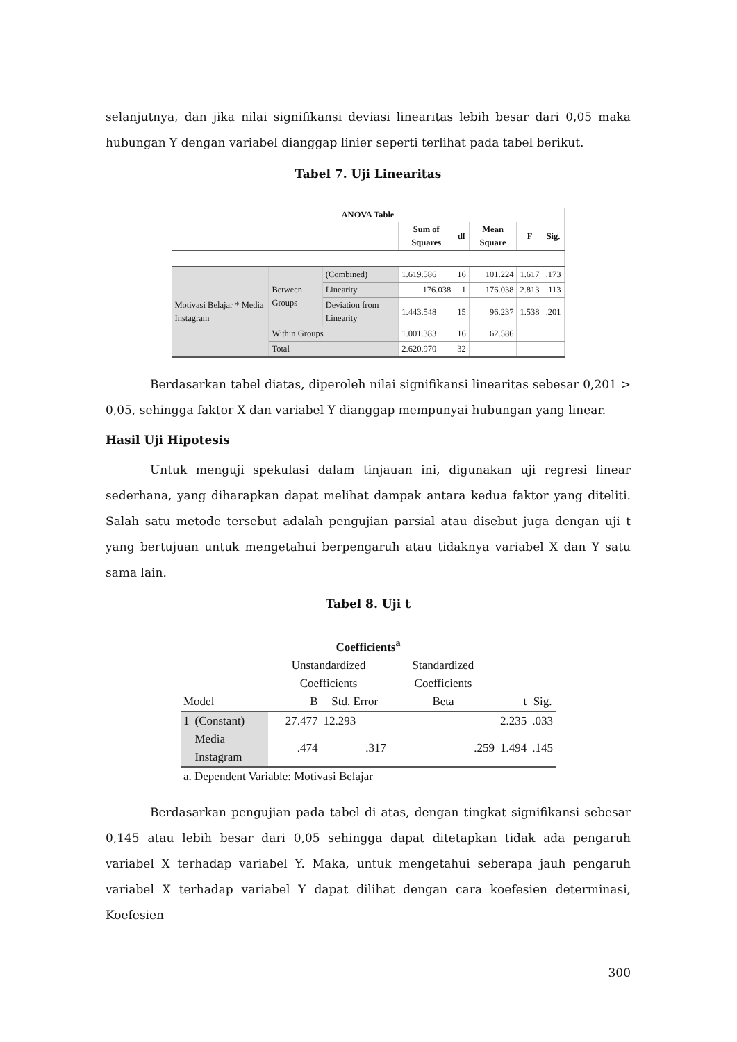selanjutnya, dan jika nilai signifikansi deviasi linearitas lebih besar dari 0,05 maka hubungan Y dengan variabel dianggap linier seperti terlihat pada tabel berikut.
Tabel 7. Uji Linearitas
| ANOVA Table | | | | | | | |
| --- | --- | --- | --- | --- | --- | --- | --- |
| | | | Sum of Squares | df | Mean Square | F | Sig. |
| Motivasi Belajar * Media Instagram | Between Groups | (Combined) | 1.619.586 | 16 | 101.224 | 1.617 | .173 |
| | | Linearity | 176.038 | 1 | 176.038 | 2.813 | .113 |
| | | Deviation from Linearity | 1.443.548 | 15 | 96.237 | 1.538 | .201 |
| | Within Groups | | 1.001.383 | 16 | 62.586 | | |
| | Total | | 2.620.970 | 32 | | | |
Berdasarkan tabel diatas, diperoleh nilai signifikansi linearitas sebesar 0,201 > 0,05, sehingga faktor X dan variabel Y dianggap mempunyai hubungan yang linear.
Hasil Uji Hipotesis
Untuk menguji spekulasi dalam tinjauan ini, digunakan uji regresi linear sederhana, yang diharapkan dapat melihat dampak antara kedua faktor yang diteliti. Salah satu metode tersebut adalah pengujian parsial atau disebut juga dengan uji t yang bertujuan untuk mengetahui berpengaruh atau tidaknya variabel X dan Y satu sama lain.
Tabel 8. Uji t
| Coefficients<sup>a</sup> | | | | | | |
| --- | --- | --- | --- | --- | --- | --- |
| | | Unstandardized Coefficients | | Standardized Coefficients | | |
| Model | | B | Std. Error | Beta | t | Sig. |
| 1 | (Constant) | 27.477 | 12.293 | | 2.235 | .033 |
| | Media Instagram | .474 | .317 | .259 | 1.494 | .145 |
| a. Dependent Variable: Motivasi Belajar | | | | | | |
Berdasarkan pengujian pada tabel di atas, dengan tingkat signifikansi sebesar 0,145 atau lebih besar dari 0,05 sehingga dapat ditetapkan tidak ada pengaruh variabel X terhadap variabel Y. Maka, untuk mengetahui seberapa jauh pengaruh variabel X terhadap variabel Y dapat dilihat dengan cara koefesien determinasi, Koefesien
300